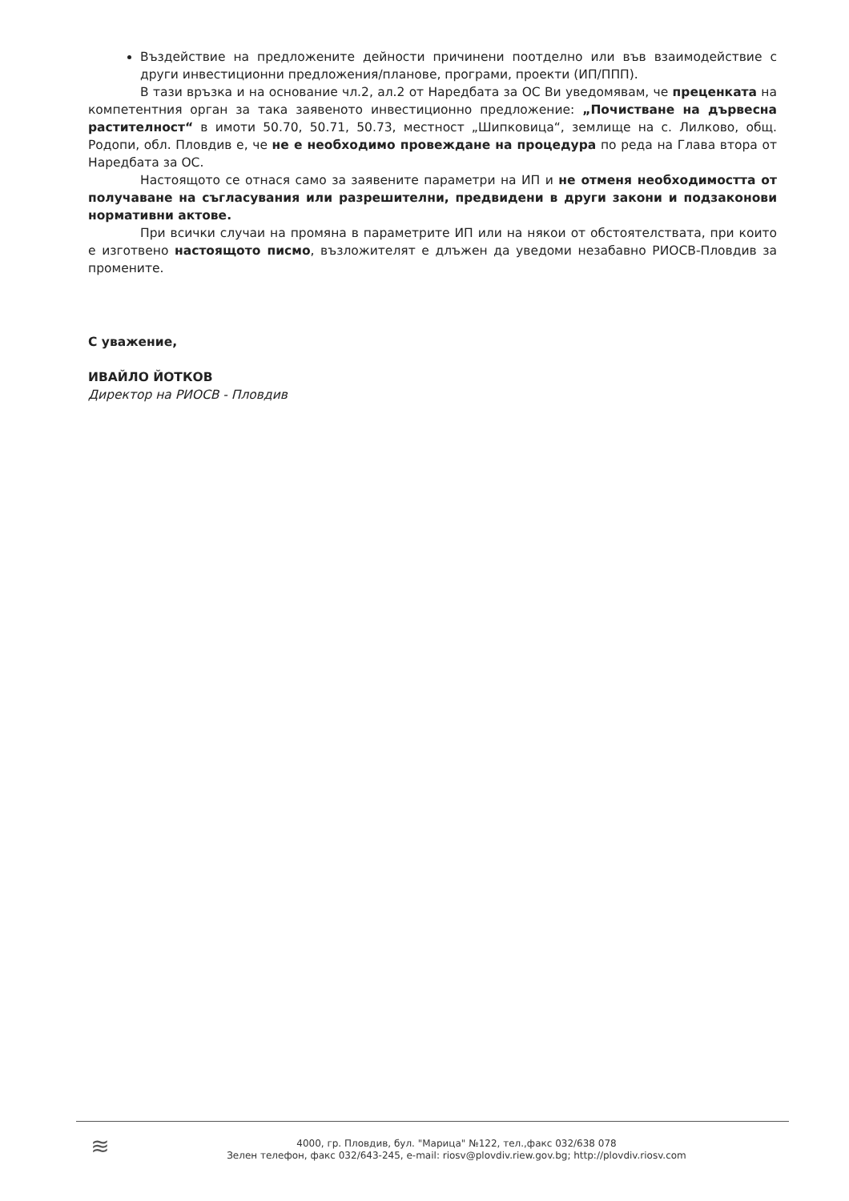Въздействие на предложените дейности причинени поотделно или във взаимодействие с други инвестиционни предложения/планове, програми, проекти (ИП/ППП).
В тази връзка и на основание чл.2, ал.2 от Наредбата за ОС Ви уведомявам, че преценката на компетентния орган за така заявеното инвестиционно предложение: „Почистване на дървесна растителност“ в имоти 50.70, 50.71, 50.73, местност „Шипковица“, землище на с. Лилково, общ. Родопи, обл. Пловдив е, че не е необходимо провеждане на процедура по реда на Глава втора от Наредбата за ОС.
Настоящото се отнася само за заявените параметри на ИП и не отменя необходимостта от получаване на съгласувания или разрешителни, предвидени в други закони и подзаконови нормативни актове.
При всички случаи на промяна в параметрите ИП или на някои от обстоятелствата, при които е изготвено настоящото писмо, възложителят е длъжен да уведоми незабавно РИОСВ-Пловдив за промените.
С уважение,
ИВАЙЛО ЙОТКОВ
Директор на РИОСВ - Пловдив
≋
4000, гр. Пловдив, бул. "Марица" №122, тел.,факс 032/638 078
Зелен телефон, факс 032/643-245, e-mail: riosv@plovdiv.riew.gov.bg; http://plovdiv.riosv.com